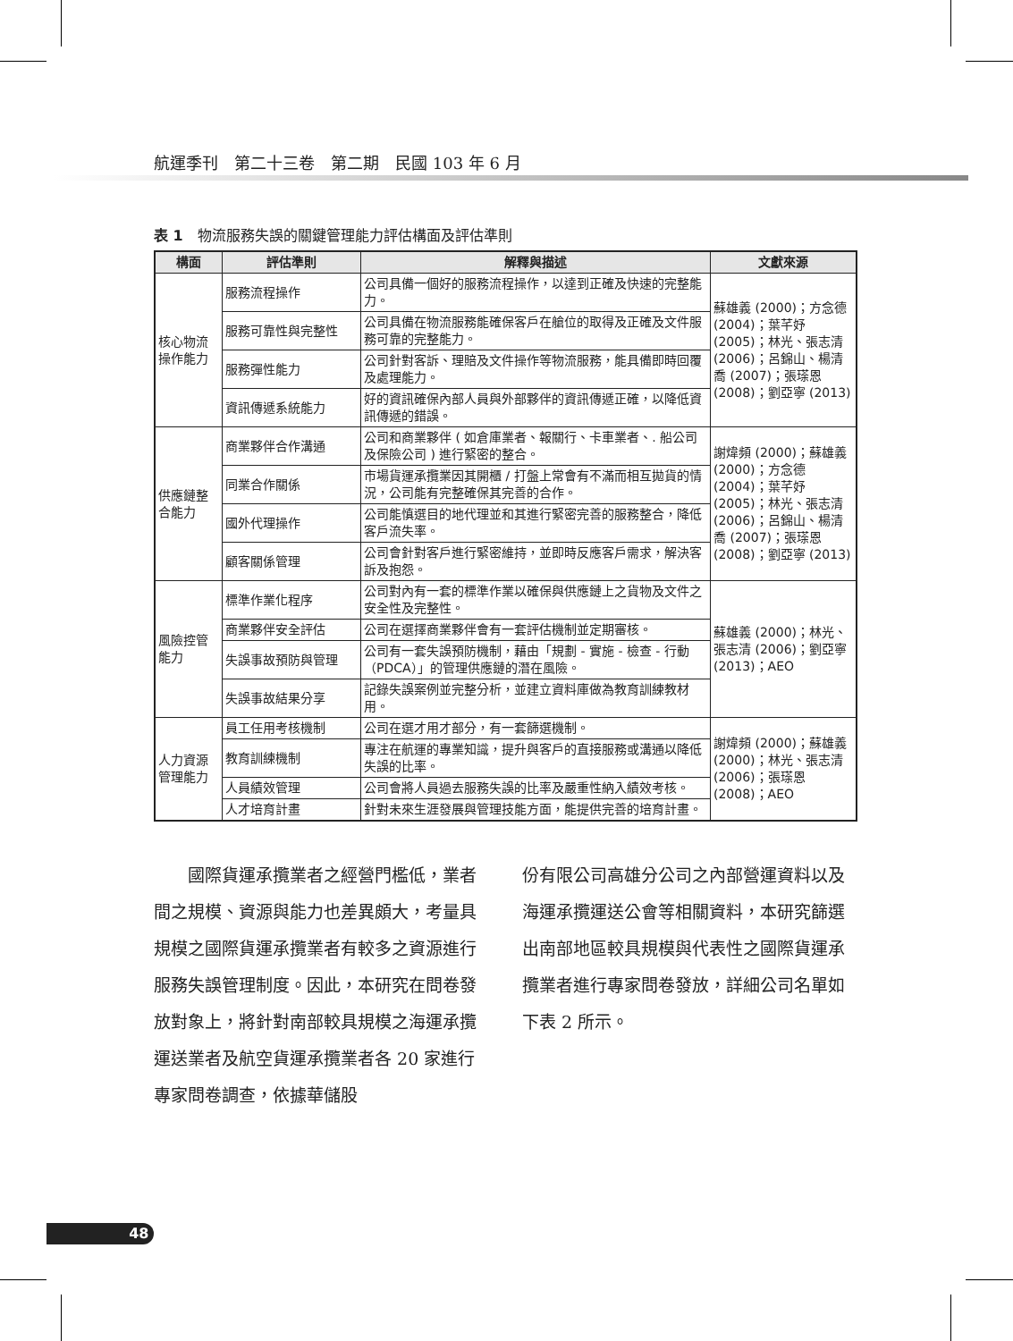航運季刊　第二十三卷　第二期　民國 103 年 6 月
表 1　物流服務失誤的關鍵管理能力評估構面及評估準則
| 構面 | 評估準則 | 解釋與描述 | 文獻來源 |
| --- | --- | --- | --- |
| 核心物流操作能力 | 服務流程操作 | 公司具備一個好的服務流程操作，以達到正確及快速的完整能力。 | 蘇雄義 (2000)；方念德 (2004)；葉芊妤 (2005)；林光、張志清 (2006)；呂錦山、楊清喬 (2007)；張瑹恩 (2008)；劉亞寧 (2013) |
| | 服務可靠性與完整性 | 公司具備在物流服務能確保客戶在艙位的取得及正確及文件服務可靠的完整能力。 | |
| | 服務彈性能力 | 公司針對客訴、理賠及文件操作等物流服務，能具備即時回覆及處理能力。 | |
| | 資訊傳遞系統能力 | 好的資訊確保內部人員與外部夥伴的資訊傳遞正確，以降低資訊傳遞的錯誤。 | |
| 供應鏈整合能力 | 商業夥伴合作溝通 | 公司和商業夥伴 ( 如倉庫業者、報關行、卡車業者、. 船公司及保險公司 ) 進行緊密的整合。 | 謝煒頻 (2000)；蘇雄義 (2000)；方念德 (2004)；葉芊妤 (2005)；林光、張志清 (2006)；呂錦山、楊清喬 (2007)；張瑹恩 (2008)；劉亞寧 (2013) |
| | 同業合作關係 | 市場貨運承攬業因其開櫃 / 打盤上常會有不滿而相互拋貨的情況，公司能有完整確保其完善的合作。 | |
| | 國外代理操作 | 公司能慎選目的地代理並和其進行緊密完善的服務整合，降低客戶流失率。 | |
| | 顧客關係管理 | 公司會針對客戶進行緊密維持，並即時反應客戶需求，解決客訴及抱怨。 | |
| 風險控管能力 | 標準作業化程序 | 公司對內有一套的標準作業以確保與供應鏈上之貨物及文件之安全性及完整性。 | 蘇雄義 (2000)；林光、張志清 (2006)；劉亞寧 (2013)；AEO |
| | 商業夥伴安全評估 | 公司在選擇商業夥伴會有一套評估機制並定期審核。 | |
| | 失誤事故預防與管理 | 公司有一套失誤預防機制，藉由「規劃 - 實施 - 檢查 - 行動（PDCA）」的管理供應鏈的潛在風險。 | |
| | 失誤事故結果分享 | 記錄失誤案例並完整分析，並建立資料庫做為教育訓練教材用。 | |
| 人力資源管理能力 | 員工任用考核機制 | 公司在選才用才部分，有一套篩選機制。 | 謝煒頻 (2000)；蘇雄義 (2000)；林光、張志清 (2006)；張瑹恩 (2008)；AEO |
| | 教育訓練機制 | 專注在航運的專業知識，提升與客戶的直接服務或溝通以降低失誤的比率。 | |
| | 人員績效管理 | 公司會將人員過去服務失誤的比率及嚴重性納入績效考核。 | |
| | 人才培育計畫 | 針對未來生涯發展與管理技能方面，能提供完善的培育計畫。 | |
　　國際貨運承攬業者之經營門檻低，業者間之規模、資源與能力也差異頗大，考量具規模之國際貨運承攬業者有較多之資源進行服務失誤管理制度。因此，本研究在問卷發放對象上，將針對南部較具規模之海運承攬運送業者及航空貨運承攬業者各 20 家進行專家問卷調查，依據華儲股
份有限公司高雄分公司之內部營運資料以及海運承攬運送公會等相關資料，本研究篩選出南部地區較具規模與代表性之國際貨運承攬業者進行專家問卷發放，詳細公司名單如下表 2 所示。
48